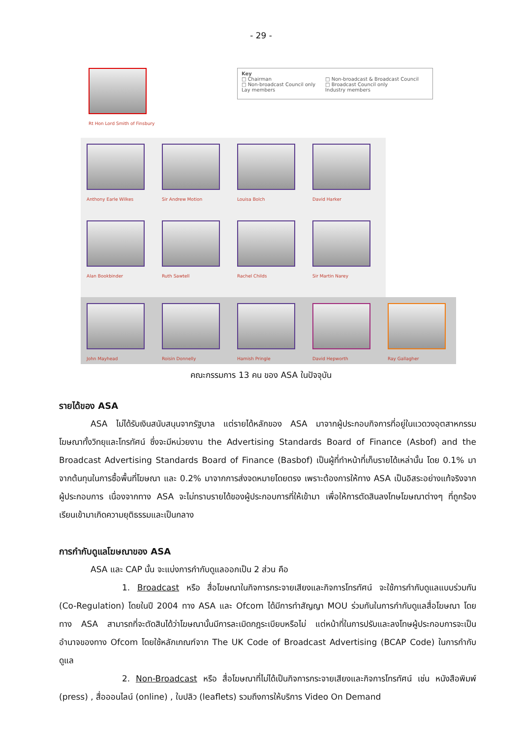- 29 -
Rt Hon Lord Smith of Finsbury
Key
□ Chairman
□ Non-broadcast Council only
Lay members
□ Non-broadcast & Broadcast Council
□ Broadcast Council only
Industry members
Anthony Earle Wilkes Sir Andrew Motion Louisa Bolch David Harker
Alan Bookbinder Ruth Sawtell Rachel Childs Sir Martin Narey
John Mayhead Roisin Donnelly Hamish Pringle David Hepworth Ray Gallagher
คณะกรรมการ 13 คน ของ ASA ในปัจจุบัน
รายได้ของ ASA
ASA ไม่ได้รับเงินสนับสนุนจากรัฐบาล แต่รายได้หลักของ ASA มาจากผู้ประกอบกิจการที่อยู่ในแวดวงอุตสาหกรรมโฆษณาทั้งวิทยุและโทรทัศน์ ซึ่งจะมีหน่วยงาน the Advertising Standards Board of Finance (Asbof) and the Broadcast Advertising Standards Board of Finance (Basbof) เป็นผู้ที่ทำหน้าที่เก็บรายได้เหล่านั้น โดย 0.1% มาจากต้นทุนในการซื้อพื้นที่โฆษณา และ 0.2% มาจากการส่งจดหมายโดยตรง เพราะต้องการให้ทาง ASA เป็นอิสระอย่างแท้จริงจากผู้ประกอบการ เนื่องจากทาง ASA จะไม่ทราบรายได้ของผู้ประกอบการที่ให้เข้ามา เพื่อให้การตัดสินลงโทษโฆษณาต่างๆ ที่ถูกร้องเรียนเข้ามาเกิดความยุติธรรมและเป็นกลาง
การกำกับดูแลโฆษณาของ ASA
ASA และ CAP นั้น จะแบ่งการกำกับดูแลออกเป็น 2 ส่วน คือ
1. Broadcast หรือ สื่อโฆษณาในกิจการกระจายเสียงและกิจการโทรทัศน์ จะใช้การกำกับดูแลแบบร่วมกัน (Co-Regulation) โดยในปี 2004 ทาง ASA และ Ofcom ได้มีการทำสัญญา MOU ร่วมกันในการกำกับดูแลสื่อโฆษณา โดยทาง ASA สามารถที่จะตัดสินได้ว่าโฆษณานั้นมีการละเมิดกฎระเบียบหรือไม่ แต่หน้าที่ในการปรับและลงโทษผู้ประกอบการจะเป็นอำนาจของทาง Ofcom โดยใช้หลักเกณฑ์จาก The UK Code of Broadcast Advertising (BCAP Code) ในการกำกับดูแล
2. Non-Broadcast หรือ สื่อโฆษณาที่ไม่ได้เป็นกิจการกระจายเสียงและกิจการโทรทัศน์ เช่น หนังสือพิมพ์ (press) , สื่อออนไลน์ (online) , ใบปลิว (leaflets) รวมถึงการให้บริการ Video On Demand